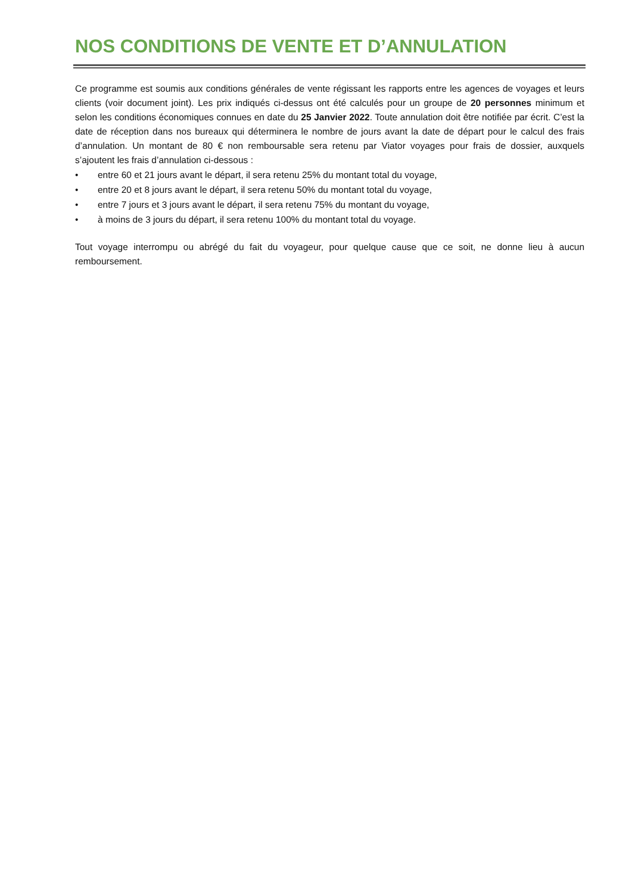NOS CONDITIONS DE VENTE ET D’ANNULATION
Ce programme est soumis aux conditions générales de vente régissant les rapports entre les agences de voyages et leurs clients (voir document joint). Les prix indiqués ci-dessus ont été calculés pour un groupe de 20 personnes minimum et selon les conditions économiques connues en date du 25 Janvier 2022. Toute annulation doit être notifiée par écrit. C’est la date de réception dans nos bureaux qui déterminera le nombre de jours avant la date de départ pour le calcul des frais d’annulation. Un montant de 80 € non remboursable sera retenu par Viator voyages pour frais de dossier, auxquels s’ajoutent les frais d’annulation ci-dessous :
• entre 60 et 21 jours avant le départ, il sera retenu 25% du montant total du voyage,
• entre 20 et 8 jours avant le départ, il sera retenu 50% du montant total du voyage,
• entre 7 jours et 3 jours avant le départ, il sera retenu 75% du montant du voyage,
• à moins de 3 jours du départ, il sera retenu 100% du montant total du voyage.
Tout voyage interrompu ou abrégé du fait du voyageur, pour quelque cause que ce soit, ne donne lieu à aucun remboursement.